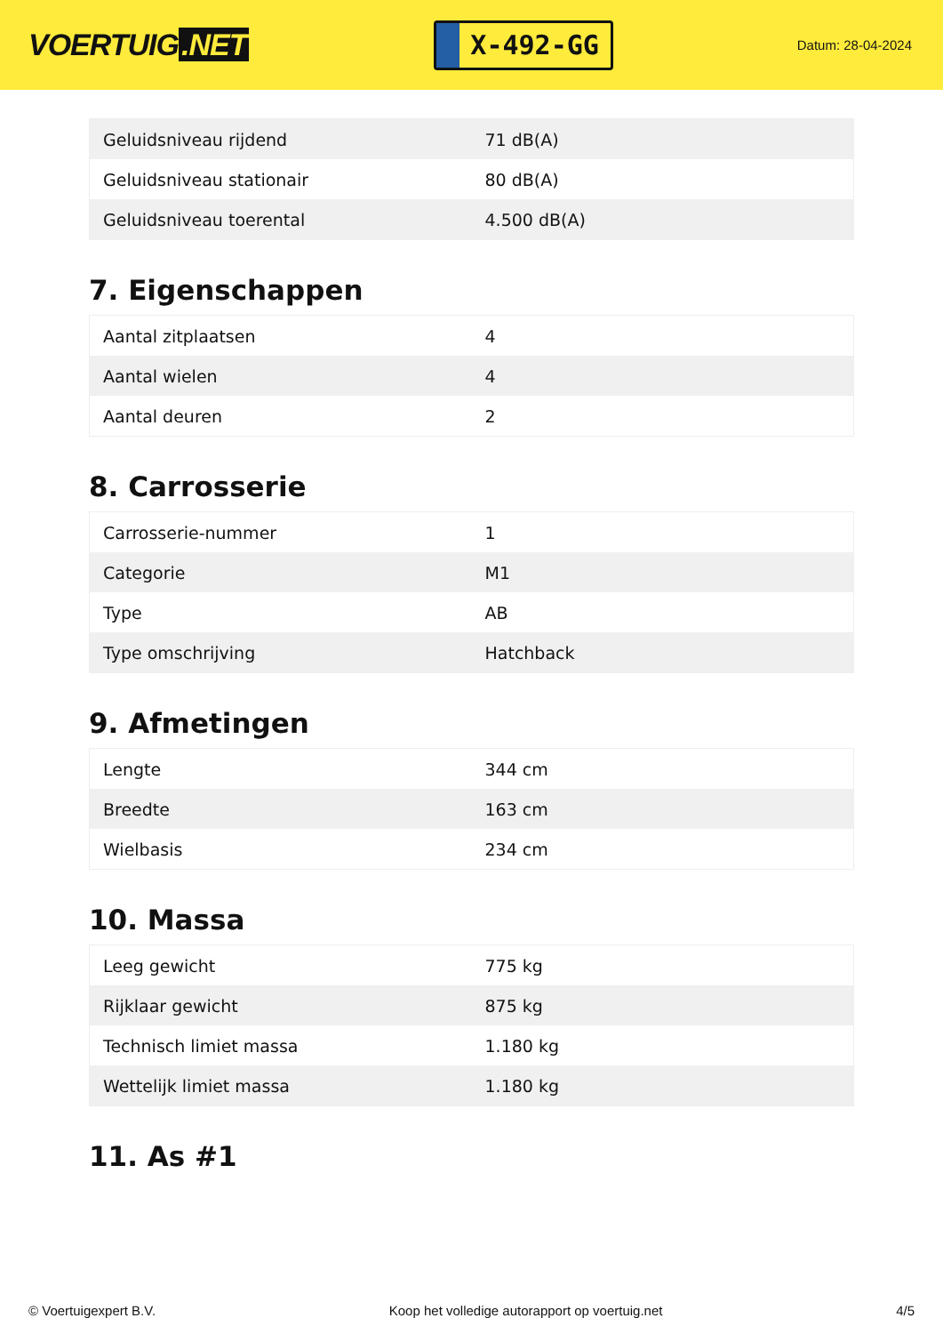VOERTUIG.NET
X-492-GG
Datum: 28-04-2024
| Geluidsniveau rijdend | 71 dB(A) |
| Geluidsniveau stationair | 80 dB(A) |
| Geluidsniveau toerental | 4.500 dB(A) |
7. Eigenschappen
| Aantal zitplaatsen | 4 |
| Aantal wielen | 4 |
| Aantal deuren | 2 |
8. Carrosserie
| Carrosserie-nummer | 1 |
| Categorie | M1 |
| Type | AB |
| Type omschrijving | Hatchback |
9. Afmetingen
| Lengte | 344 cm |
| Breedte | 163 cm |
| Wielbasis | 234 cm |
10. Massa
| Leeg gewicht | 775 kg |
| Rijklaar gewicht | 875 kg |
| Technisch limiet massa | 1.180 kg |
| Wettelijk limiet massa | 1.180 kg |
11. As #1
© Voertuigexpert B.V. Koop het volledige autorapport op voertuig.net 4/5